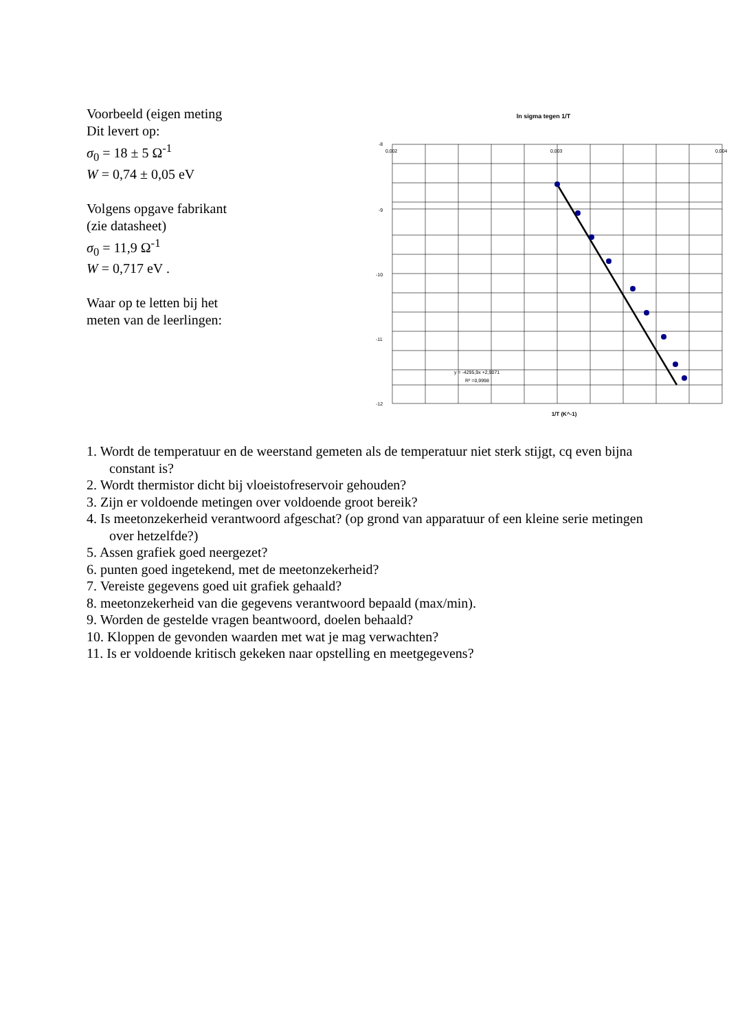Voorbeeld (eigen meting
Dit levert op:
σ<sub>0</sub> = 18 ± 5 Ω<sup>-1</sup>
W = 0,74 ± 0,05 eV
Volgens opgave fabrikant
(zie datasheet)
σ<sub>0</sub> = 11,9 Ω<sup>-1</sup>
W = 0,717 eV .
Waar op te letten bij het
meten van de leerlingen:
ln sigma tegen 1/T
-8
-9
-10
-11
-12
0,002
0,003
0,004
y = -4295,9x +2,9071
R² =0,9998
1/T (K^-1)
1. Wordt de temperatuur en de weerstand gemeten als de temperatuur niet sterk stijgt, cq even bijna constant is?
2. Wordt thermistor dicht bij vloeistofreservoir gehouden?
3. Zijn er voldoende metingen over voldoende groot bereik?
4. Is meetonzekerheid verantwoord afgeschat? (op grond van apparatuur of een kleine serie metingen over hetzelfde?)
5. Assen grafiek goed neergezet?
6. punten goed ingetekend, met de meetonzekerheid?
7. Vereiste gegevens goed uit grafiek gehaald?
8. meetonzekerheid van die gegevens verantwoord bepaald (max/min).
9. Worden de gestelde vragen beantwoord, doelen behaald?
10. Kloppen de gevonden waarden met wat je mag verwachten?
11. Is er voldoende kritisch gekeken naar opstelling en meetgegevens?